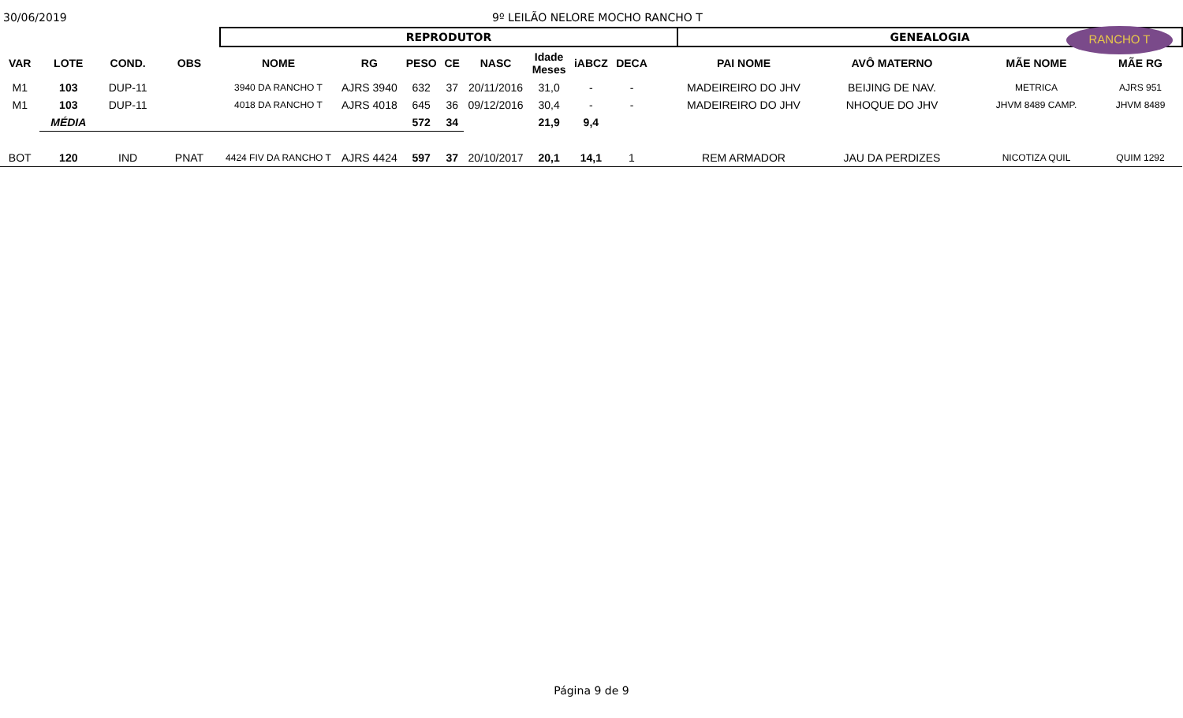30/06/2019
9º LEILÃO NELORE MOCHO RANCHO T
RANCHO T
| | | | | REPRODUTOR | | | | | | | | | GENEALOGIA | | | |
| VAR | LOTE | COND. | OBS | NOME | RG | PESO | CE | NASC | Idade Meses | iABCZ | DECA | | PAI NOME | AVÔ MATERNO | MÃE NOME | MÃE RG |
| M1 | 103 | DUP-11 | | 3940 DA RANCHO T | AJRS 3940 | 632 | 37 | 20/11/2016 | 31,0 | - | - | | MADEIREIRO DO JHV | BEIJING DE NAV. | METRICA | AJRS 951 |
| M1 | 103 | DUP-11 | | 4018 DA RANCHO T | AJRS 4018 | 645 | 36 | 09/12/2016 | 30,4 | - | - | | MADEIREIRO DO JHV | NHOQUE DO JHV | JHVM 8489 CAMP. | JHVM 8489 |
| | MÉDIA | | | | | 572 | 34 | | 21,9 | 9,4 | | | | | | |
| BOT | 120 | IND | PNAT | 4424 FIV DA RANCHO T | AJRS 4424 | 597 | 37 | 20/10/2017 | 20,1 | 14,1 | 1 | | REM ARMADOR | JAU DA PERDIZES | NICOTIZA QUIL | QUIM 1292 |
Página 9 de 9